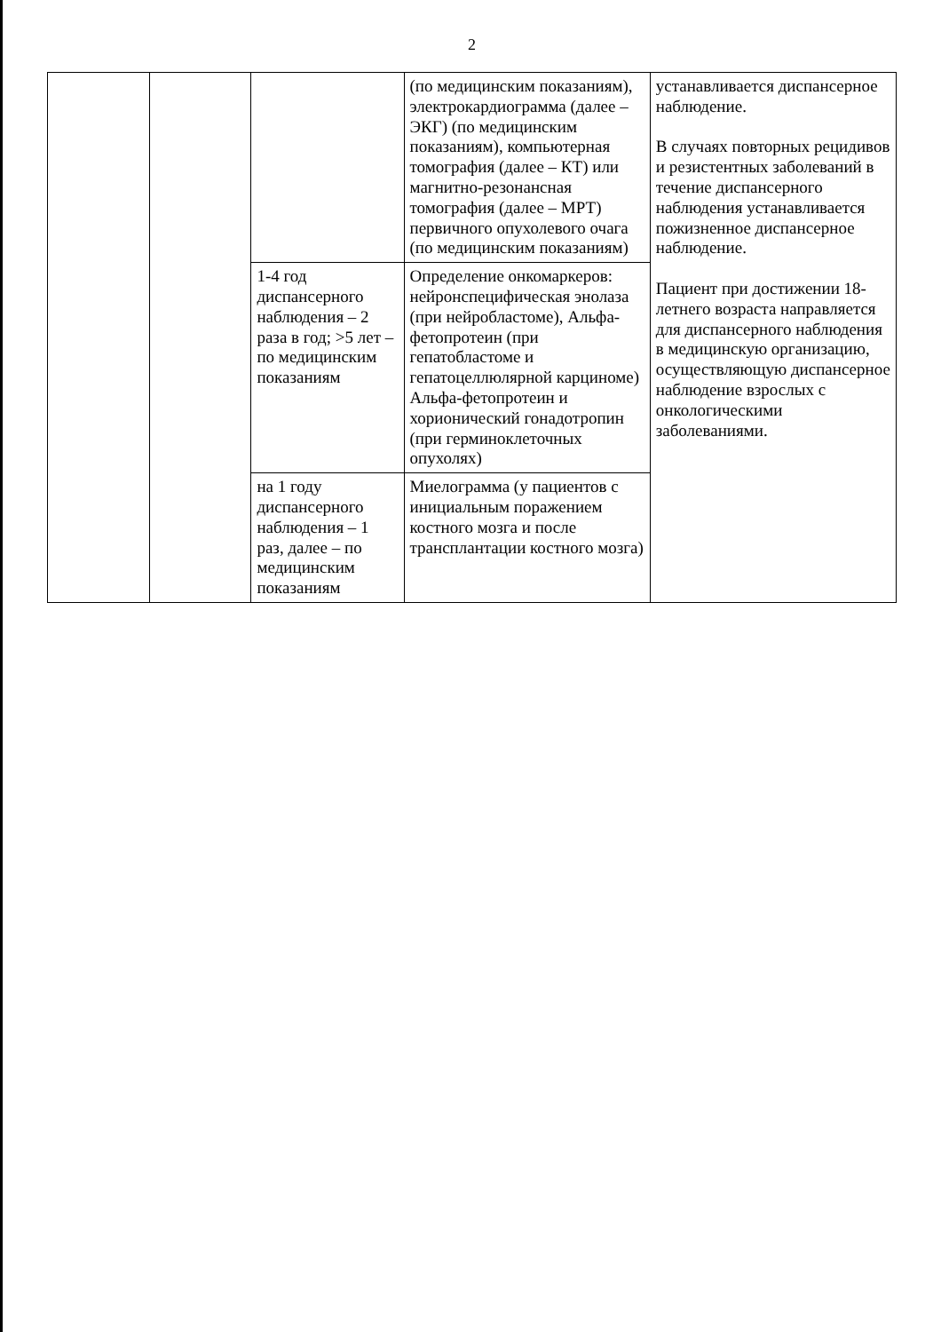2
| | | | (по медицинским показаниям), электрокардиограмма (далее – ЭКГ) (по медицинским показаниям), компьютерная томография (далее – КТ) или магнитно-резонансная томография (далее – МРТ) первичного опухолевого очага (по медицинским показаниям) | устанавливается диспансерное наблюдение. В случаях повторных рецидивов и резистентных заболеваний в течение диспансерного наблюдения устанавливается пожизненное диспансерное наблюдение. Пациент при достижении 18-летнего возраста направляется для диспансерного наблюдения в медицинскую организацию, осуществляющую диспансерное наблюдение взрослых с онкологическими заболеваниями. |
| | | 1-4 год диспансерного наблюдения – 2 раза в год; >5 лет – по медицинским показаниям | Определение онкомаркеров: нейронспецифическая энолаза (при нейробластоме), Альфа-фетопротеин (при гепатобластоме и гепатоцеллюлярной карциноме) Альфа-фетопротеин и хорионический гонадотропин (при герминоклеточных опухолях) | |
| | | на 1 году диспансерного наблюдения – 1 раз, далее – по медицинским показаниям | Миелограмма (у пациентов с инициальным поражением костного мозга и после трансплантации костного мозга) | |